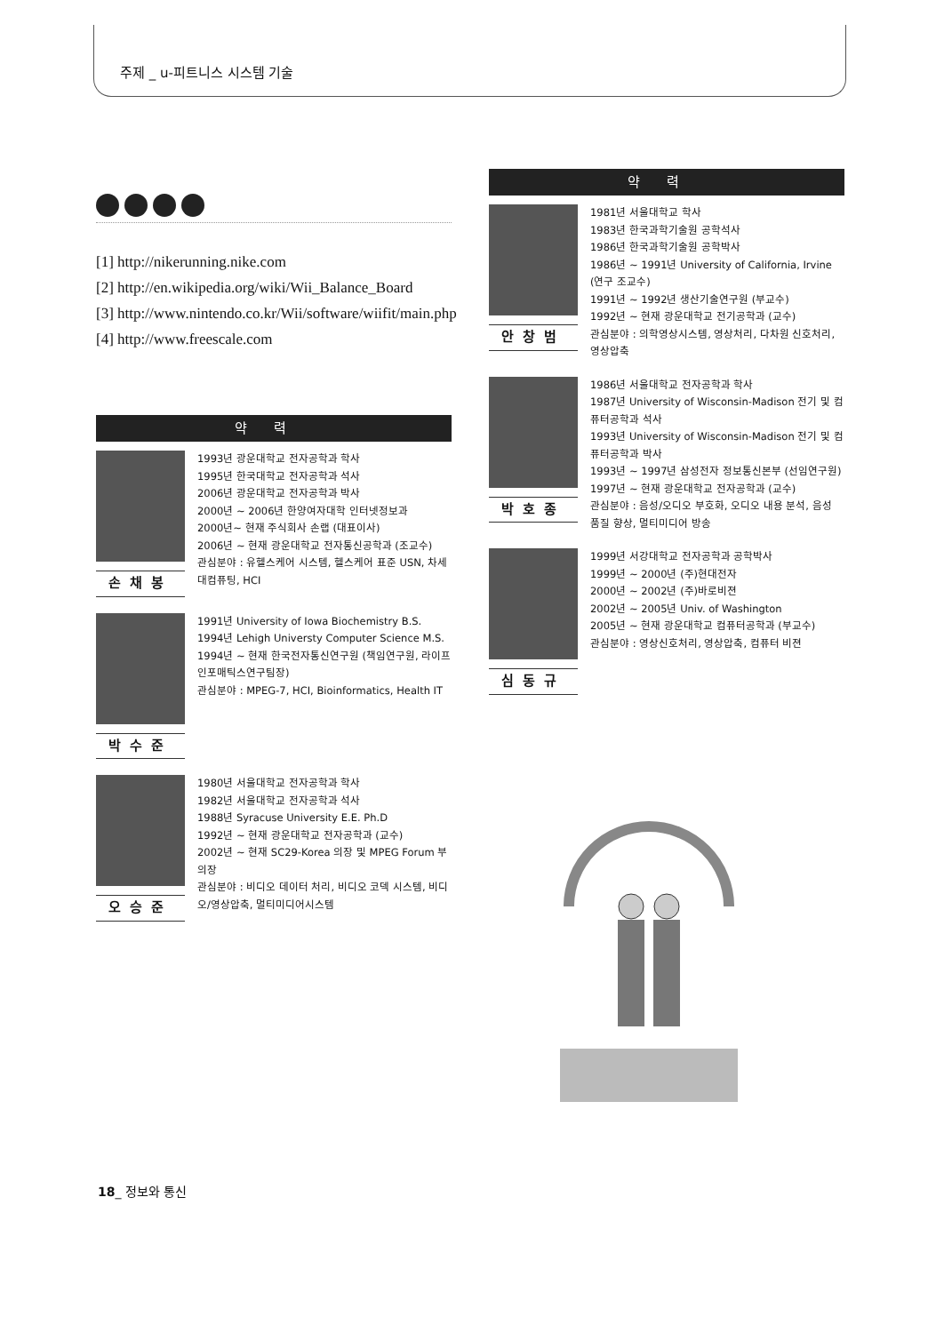주제 _ u-피트니스 시스템 기술
[1] http://nikerunning.nike.com
[2] http://en.wikipedia.org/wiki/Wii_Balance_Board
[3] http://www.nintendo.co.kr/Wii/software/wiifit/main.php
[4] http://www.freescale.com
약력
손채봉
1993년 광운대학교 전자공학과 학사
1995년 한국대학교 전자공학과 석사
2006년 광운대학교 전자공학과 박사
2000년 ~ 2006년 한양여자대학 인터넷정보과
2000년~ 현재 주식회사 손랩 (대표이사)
2006년 ~ 현재 광운대학교 전자통신공학과 (조교수)
관심분야 : 유헬스케어 시스템, 헬스케어 표준 USN, 차세대컴퓨팅, HCI
박수준
1991년 University of Iowa Biochemistry B.S.
1994년 Lehigh Universty Computer Science M.S.
1994년 ~ 현재 한국전자통신연구원 (책임연구원, 라이프인포매틱스연구팀장)
관심분야 : MPEG-7, HCI, Bioinformatics, Health IT
오승준
1980년 서울대학교 전자공학과 학사
1982년 서울대학교 전자공학과 석사
1988년 Syracuse University E.E. Ph.D
1992년 ~ 현재 광운대학교 전자공학과 (교수)
2002년 ~ 현재 SC29-Korea 의장 및 MPEG Forum 부의장
관심분야 : 비디오 데이터 처리, 비디오 코덱 시스템, 비디오/영상압축, 멀티미디어시스템
약력
안창범
1981년 서울대학교 학사
1983년 한국과학기술원 공학석사
1986년 한국과학기술원 공학박사
1986년 ~ 1991년 University of California, Irvine (연구 조교수)
1991년 ~ 1992년 생산기술연구원 (부교수)
1992년 ~ 현재 광운대학교 전기공학과 (교수)
관심분야 : 의학영상시스템, 영상처리, 다차원 신호처리, 영상압축
박호종
1986년 서울대학교 전자공학과 학사
1987년 University of Wisconsin-Madison 전기 및 컴퓨터공학과 석사
1993년 University of Wisconsin-Madison 전기 및 컴퓨터공학과 박사
1993년 ~ 1997년 삼성전자 정보통신본부 (선임연구원)
1997년 ~ 현재 광운대학교 전자공학과 (교수)
관심분야 : 음성/오디오 부호화, 오디오 내용 분석, 음성 품질 향상, 멀티미디어 방송
심동규
1999년 서강대학교 전자공학과 공학박사
1999년 ~ 2000년 (주)현대전자
2000년 ~ 2002년 (주)바로비젼
2002년 ~ 2005년 Univ. of Washington
2005년 ~ 현재 광운대학교 컴퓨터공학과 (부교수)
관심분야 : 영상신호처리, 영상압축, 컴퓨터 비젼
18_ 정보와 통신